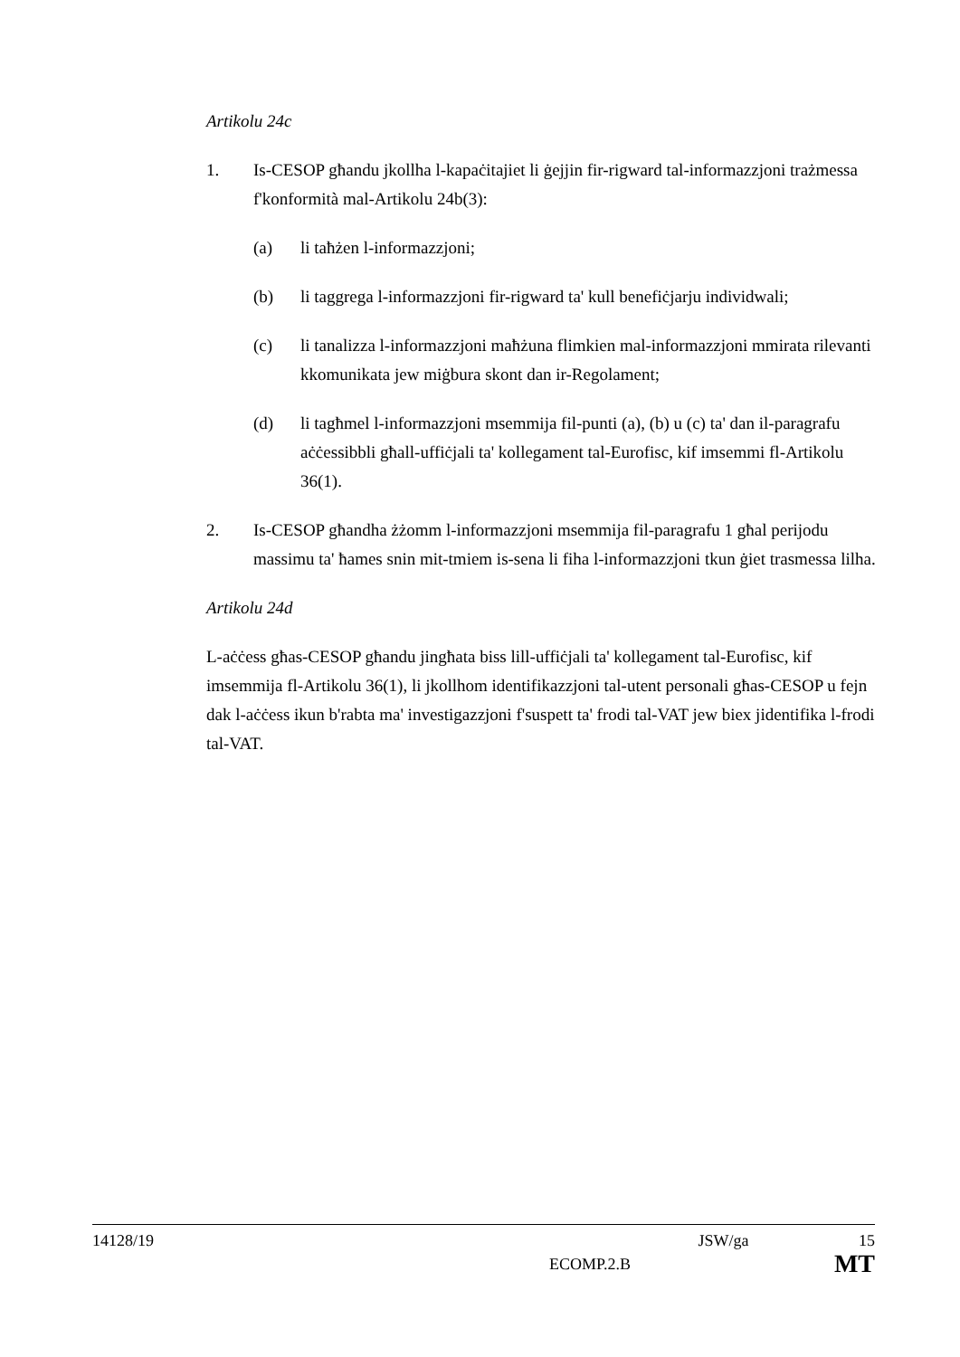Artikolu 24c
1. Is-CESOP għandu jkollha l-kapaċitajiet li ġejjin fir-rigward tal-informazzjoni trażmessa f'konformità mal-Artikolu 24b(3):
(a) li taħżen l-informazzjoni;
(b) li taggrega l-informazzjoni fir-rigward ta' kull benefiċjarju individwali;
(c) li tanalizza l-informazzjoni maħżuna flimkien mal-informazzjoni mmirata rilevanti kkomunikata jew miġbura skont dan ir-Regolament;
(d) li tagħmel l-informazzjoni msemmija fil-punti (a), (b) u (c) ta' dan il-paragrafu aċċessibbli għall-uffiċjali ta' kollegament tal-Eurofisc, kif imsemmi fl-Artikolu 36(1).
2. Is-CESOP għandha żżomm l-informazzjoni msemmija fil-paragrafu 1 għal perijodu massimu ta' ħames snin mit-tmiem is-sena li fiha l-informazzjoni tkun ġiet trasmessa lilha.
Artikolu 24d
L-aċċess għas-CESOP għandu jingħata biss lill-uffiċjali ta' kollegament tal-Eurofisc, kif imsemmija fl-Artikolu 36(1), li jkollhom identifikazzjoni tal-utent personali għas-CESOP u fejn dak l-aċċess ikun b'rabta ma' investigazzjoni f'suspett ta' frodi tal-VAT jew biex jidentifika l-frodi tal-VAT.
14128/19 JSW/ga 15
ECOMP.2.B MT